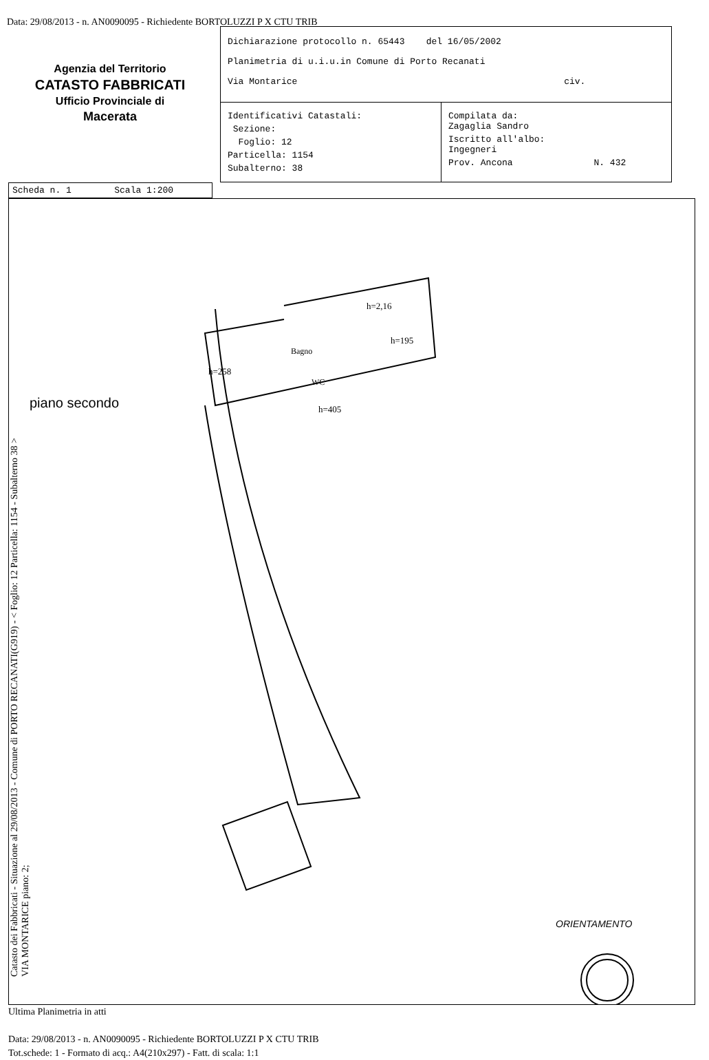Data: 29/08/2013 - n. AN0090095 - Richiedente BORTOLUZZI P X CTU TRIB
Agenzia del Territorio
CATASTO FABBRICATI
Ufficio Provinciale di
Macerata
Dichiarazione protocollo n. 65443 del 16/05/2002
Planimetria di u.i.u.in Comune di Porto Recanati
Via Montarice civ.
Identificativi Catastali:
Sezione:
Foglio: 12
Particella: 1154
Subalterno: 38
Compilata da:
Zagaglia Sandro
Iscritto all'albo:
Ingegneri
Prov. Ancona N. 432
Scheda n. 1 Scala 1:200
Catasto dei Fabbricati - Situazione al 29/08/2013 - Comune di PORTO RECANATI(G919) - < Foglio: 12 Particella: 1154 - Subalterno 38 >
VIA MONTARICE piano: 2;
piano secondo
h=2,16
Bagno
WC
h=258
h=195
h=405
ORIENTAMENTO
Ultima Planimetria in atti
Data: 29/08/2013 - n. AN0090095 - Richiedente BORTOLUZZI P X CTU TRIB
Tot.schede: 1 - Formato di acq.: A4(210x297) - Fatt. di scala: 1:1